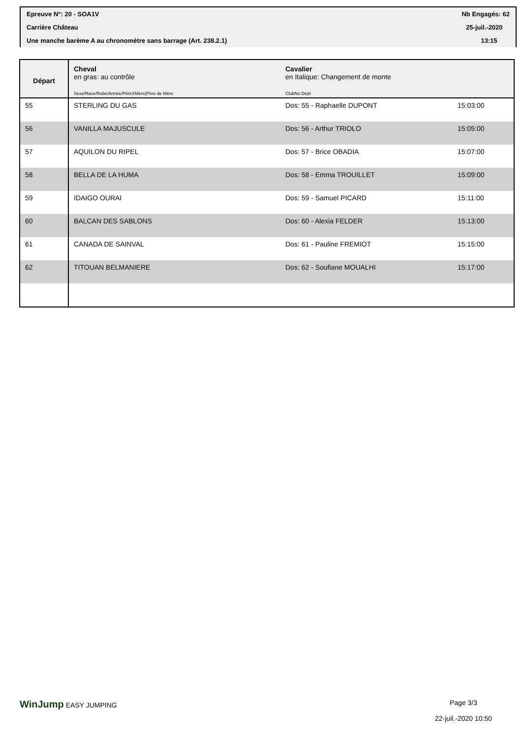Epreuve N°: 20 - SOA1V Nb Engagés: 62
Carrière Château 25-juil.-2020
Une manche barème A au chronomètre sans barrage (Art. 238.2.1) 13:15
| Départ | Cheval en gras: au contrôle Sexe/Race/Robe/Année/PèreXMère(Père de Mère | Cavalier en Italique: Changement de monte ClubNo Dept | |
| --- | --- | --- | --- |
| 55 | STERLING DU GAS | Dos: 55 - Raphaelle DUPONT | 15:03:00 |
| 56 | VANILLA MAJUSCULE | Dos: 56 - Arthur TRIOLO | 15:05:00 |
| 57 | AQUILON DU RIPEL | Dos: 57 - Brice OBADIA | 15:07:00 |
| 58 | BELLA DE LA HUMA | Dos: 58 - Emma TROUILLET | 15:09:00 |
| 59 | IDAIGO OURAI | Dos: 59 - Samuel PICARD | 15:11:00 |
| 60 | BALCAN DES SABLONS | Dos: 60 - Alexia FELDER | 15:13:00 |
| 61 | CANADA DE SAINVAL | Dos: 61 - Pauline FREMIOT | 15:15:00 |
| 62 | TITOUAN BELMANIERE | Dos: 62 - Soufiane MOUALHI | 15:17:00 |
WinJump EASY JUMPING Page 3/3
22-juil.-2020 10:50